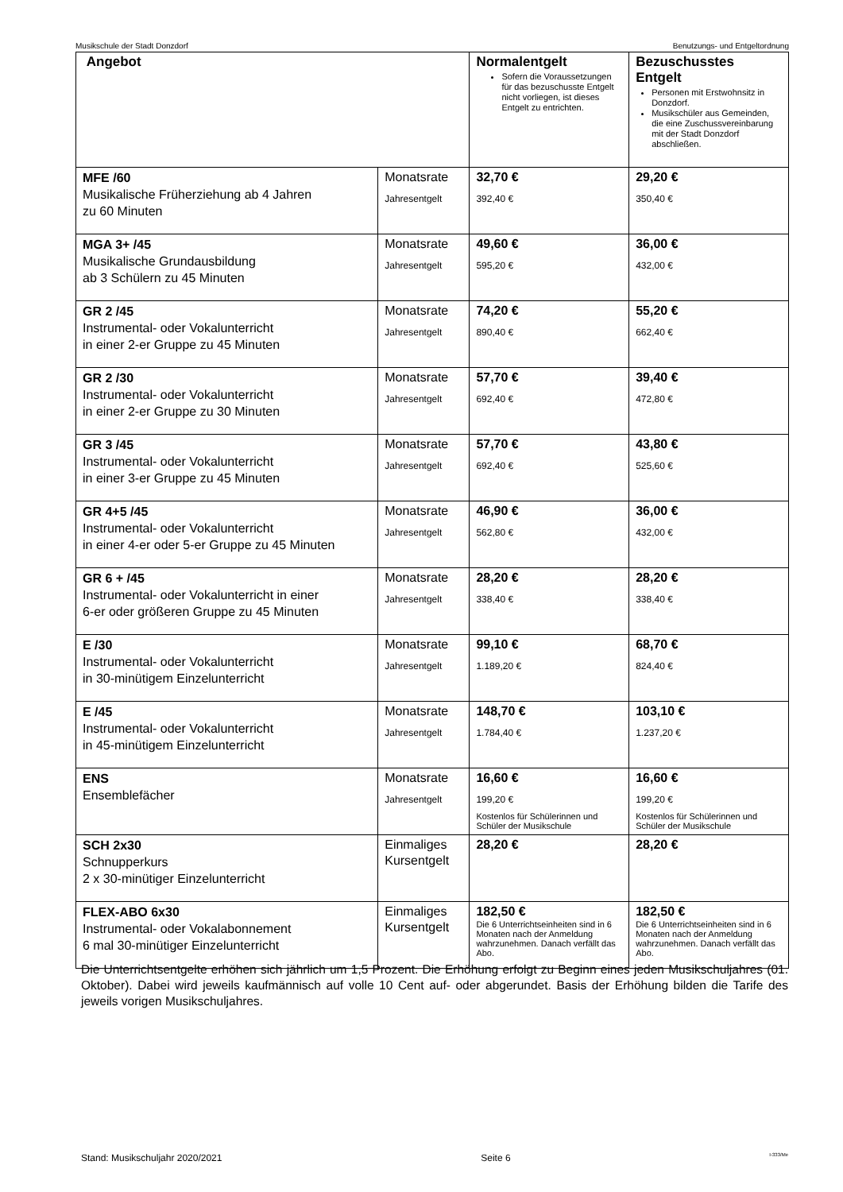Musikschule der Stadt Donzdorf Benutzungs- und Entgeltordnung
| Angebot | | Normalentgelt Sofern die Voraussetzungen für das bezuschusste Entgelt nicht vorliegen, ist dieses Entgelt zu entrichten. | Bezuschusstes Entgelt Personen mit Erstwohnsitz in Donzdorf. Musikschüler aus Gemeinden, die eine Zuschussvereinbarung mit der Stadt Donzdorf abschließen. |
| --- | --- | --- | --- |
| MFE /60 Musikalische Früherziehung ab 4 Jahren zu 60 Minuten | Monatsrate Jahresentgelt | 32,70 € 392,40 € | 29,20 € 350,40 € |
| MGA 3+ /45 Musikalische Grundausbildung ab 3 Schülern zu 45 Minuten | Monatsrate Jahresentgelt | 49,60 € 595,20 € | 36,00 € 432,00 € |
| GR 2 /45 Instrumental- oder Vokalunterricht in einer 2-er Gruppe zu 45 Minuten | Monatsrate Jahresentgelt | 74,20 € 890,40 € | 55,20 € 662,40 € |
| GR 2 /30 Instrumental- oder Vokalunterricht in einer 2-er Gruppe zu 30 Minuten | Monatsrate Jahresentgelt | 57,70 € 692,40 € | 39,40 € 472,80 € |
| GR 3 /45 Instrumental- oder Vokalunterricht in einer 3-er Gruppe zu 45 Minuten | Monatsrate Jahresentgelt | 57,70 € 692,40 € | 43,80 € 525,60 € |
| GR 4+5 /45 Instrumental- oder Vokalunterricht in einer 4-er oder 5-er Gruppe zu 45 Minuten | Monatsrate Jahresentgelt | 46,90 € 562,80 € | 36,00 € 432,00 € |
| GR 6 + /45 Instrumental- oder Vokalunterricht in einer 6-er oder größeren Gruppe zu 45 Minuten | Monatsrate Jahresentgelt | 28,20 € 338,40 € | 28,20 € 338,40 € |
| E /30 Instrumental- oder Vokalunterricht in 30-minütigem Einzelunterricht | Monatsrate Jahresentgelt | 99,10 € 1.189,20 € | 68,70 € 824,40 € |
| E /45 Instrumental- oder Vokalunterricht in 45-minütigem Einzelunterricht | Monatsrate Jahresentgelt | 148,70 € 1.784,40 € | 103,10 € 1.237,20 € |
| ENS Ensemblefächer | Monatsrate Jahresentgelt | 16,60 € 199,20 € Kostenlos für Schülerinnen und Schüler der Musikschule | 16,60 € 199,20 € Kostenlos für Schülerinnen und Schüler der Musikschule |
| SCH 2x30 Schnupperkurs 2 x 30-minütiger Einzelunterricht | Einmaliges Kursentgelt | 28,20 € | 28,20 € |
| FLEX-ABO 6x30 Instrumental- oder Vokalabonnement 6 mal 30-minütiger Einzelunterricht | Einmaliges Kursentgelt | 182,50 € Die 6 Unterrichtseinheiten sind in 6 Monaten nach der Anmeldung wahrzunehmen. Danach verfällt das Abo. | 182,50 € Die 6 Unterrichtseinheiten sind in 6 Monaten nach der Anmeldung wahrzunehmen. Danach verfällt das Abo. |
Die Unterrichtsentgelte erhöhen sich jährlich um 1,5 Prozent. Die Erhöhung erfolgt zu Beginn eines jeden Musikschuljahres (01. Oktober). Dabei wird jeweils kaufmännisch auf volle 10 Cent auf- oder abgerundet. Basis der Erhöhung bilden die Tarife des jeweils vorigen Musikschuljahres.
Stand: Musikschuljahr 2020/2021 Seite 6 I-333/Me